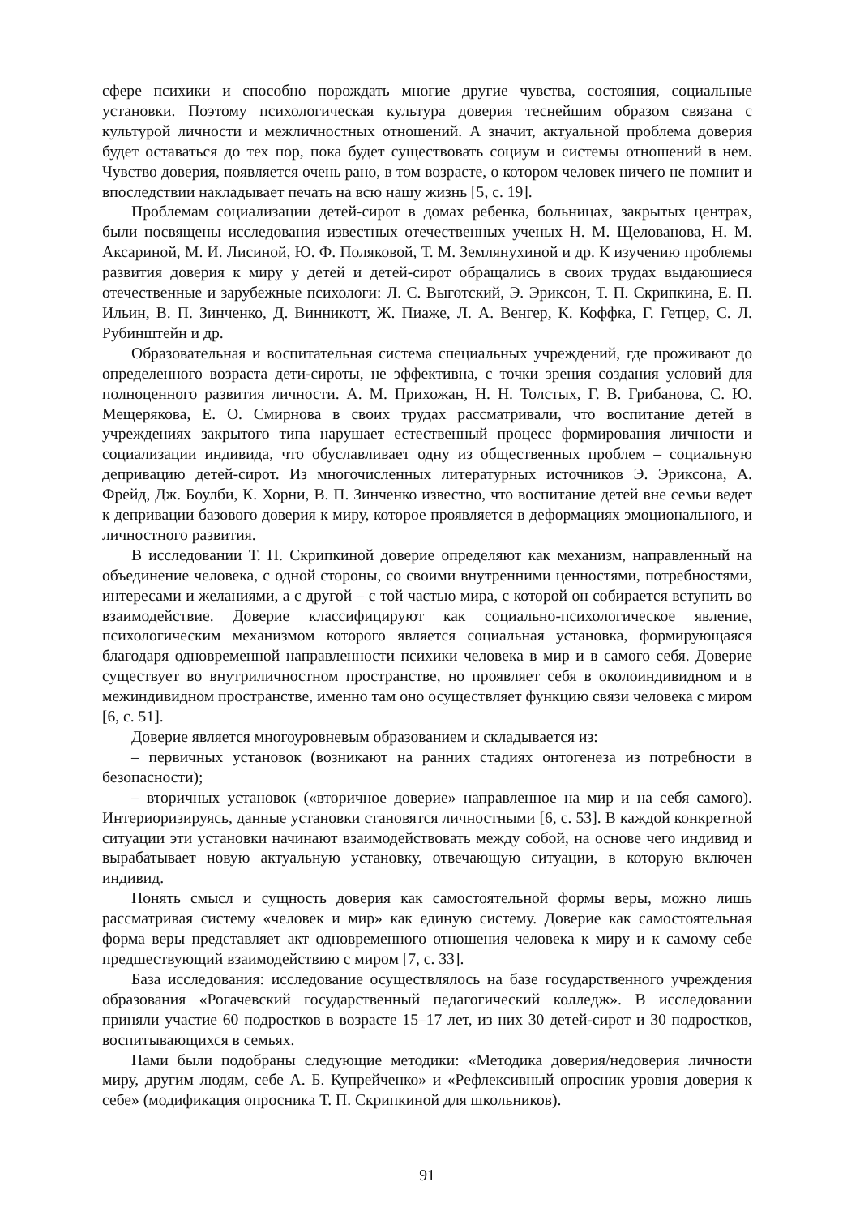сфере психики и способно порождать многие другие чувства, состояния, социальные установки. Поэтому психологическая культура доверия теснейшим образом связана с культурой личности и межличностных отношений. А значит, актуальной проблема доверия будет оставаться до тех пор, пока будет существовать социум и системы отношений в нем. Чувство доверия, появляется очень рано, в том возрасте, о котором человек ничего не помнит и впоследствии накладывает печать на всю нашу жизнь [5, с. 19].
Проблемам социализации детей-сирот в домах ребенка, больницах, закрытых центрах, были посвящены исследования известных отечественных ученых Н. М. Щелованова, Н. М. Аксариной, М. И. Лисиной, Ю. Ф. Поляковой, Т. М. Землянухиной и др. К изучению проблемы развития доверия к миру у детей и детей-сирот обращались в своих трудах выдающиеся отечественные и зарубежные психологи: Л. С. Выготский, Э. Эриксон, Т. П. Скрипкина, Е. П. Ильин, В. П. Зинченко, Д. Винникотт, Ж. Пиаже, Л. А. Венгер, К. Коффка, Г. Гетцер, С. Л. Рубинштейн и др.
Образовательная и воспитательная система специальных учреждений, где проживают до определенного возраста дети-сироты, не эффективна, с точки зрения создания условий для полноценного развития личности. А. М. Прихожан, Н. Н. Толстых, Г. В. Грибанова, С. Ю. Мещерякова, Е. О. Смирнова в своих трудах рассматривали, что воспитание детей в учреждениях закрытого типа нарушает естественный процесс формирования личности и социализации индивида, что обуславливает одну из общественных проблем – социальную депривацию детей-сирот. Из многочисленных литературных источников Э. Эриксона, А. Фрейд, Дж. Боулби, К. Хорни, В. П. Зинченко известно, что воспитание детей вне семьи ведет к депривации базового доверия к миру, которое проявляется в деформациях эмоционального, и личностного развития.
В исследовании Т. П. Скрипкиной доверие определяют как механизм, направленный на объединение человека, с одной стороны, со своими внутренними ценностями, потребностями, интересами и желаниями, а с другой – с той частью мира, с которой он собирается вступить во взаимодействие. Доверие классифицируют как социально-психологическое явление, психологическим механизмом которого является социальная установка, формирующаяся благодаря одновременной направленности психики человека в мир и в самого себя. Доверие существует во внутриличностном пространстве, но проявляет себя в околоиндивидном и в межиндивидном пространстве, именно там оно осуществляет функцию связи человека с миром [6, с. 51].
Доверие является многоуровневым образованием и складывается из:
– первичных установок (возникают на ранних стадиях онтогенеза из потребности в безопасности);
– вторичных установок («вторичное доверие» направленное на мир и на себя самого). Интериоризируясь, данные установки становятся личностными [6, с. 53]. В каждой конкретной ситуации эти установки начинают взаимодействовать между собой, на основе чего индивид и вырабатывает новую актуальную установку, отвечающую ситуации, в которую включен индивид.
Понять смысл и сущность доверия как самостоятельной формы веры, можно лишь рассматривая систему «человек и мир» как единую систему. Доверие как самостоятельная форма веры представляет акт одновременного отношения человека к миру и к самому себе предшествующий взаимодействию с миром [7, с. 33].
База исследования: исследование осуществлялось на базе государственного учреждения образования «Рогачевский государственный педагогический колледж». В исследовании приняли участие 60 подростков в возрасте 15–17 лет, из них 30 детей-сирот и 30 подростков, воспитывающихся в семьях.
Нами были подобраны следующие методики: «Методика доверия/недоверия личности миру, другим людям, себе А. Б. Купрейченко» и «Рефлексивный опросник уровня доверия к себе» (модификация опросника Т. П. Скрипкиной для школьников).
91